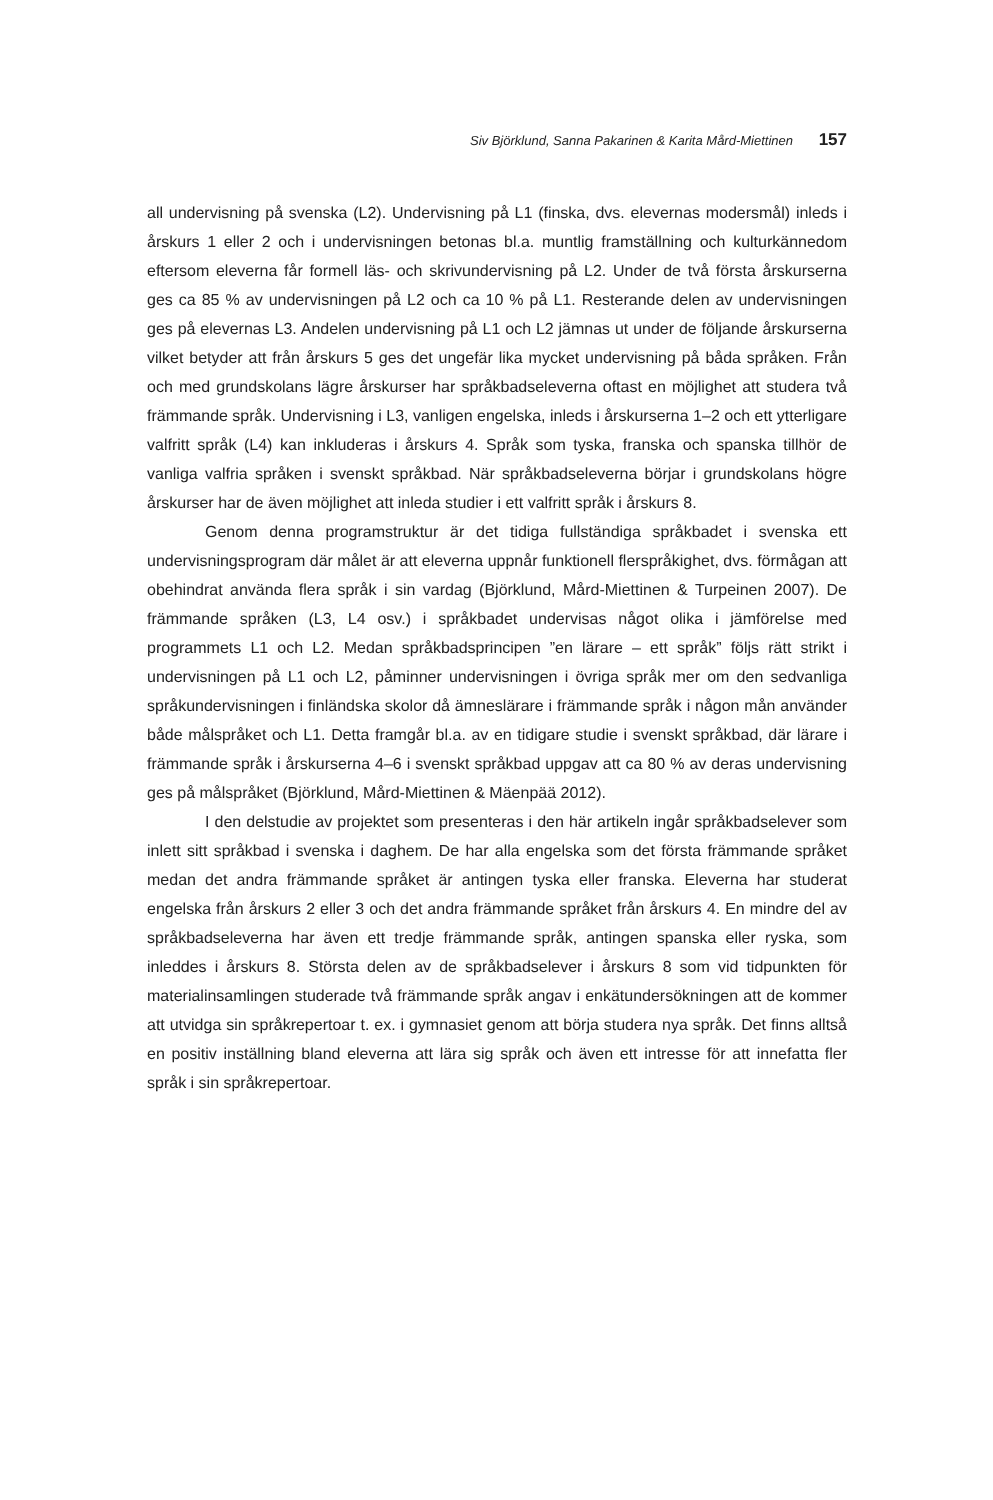Siv Björklund, Sanna Pakarinen & Karita Mård-Miettinen 157
all undervisning på svenska (L2). Undervisning på L1 (finska, dvs. elevernas modersmål) inleds i årskurs 1 eller 2 och i undervisningen betonas bl.a. muntlig framställning och kulturkännedom eftersom eleverna får formell läs- och skrivundervisning på L2. Under de två första årskurserna ges ca 85 % av undervisningen på L2 och ca 10 % på L1. Resterande delen av undervisningen ges på elevernas L3. Andelen undervisning på L1 och L2 jämnas ut under de följande årskurserna vilket betyder att från årskurs 5 ges det ungefär lika mycket undervisning på båda språken. Från och med grundskolans lägre årskurser har språkbadseleverna oftast en möjlighet att studera två främmande språk. Undervisning i L3, vanligen engelska, inleds i årskurserna 1–2 och ett ytterligare valfritt språk (L4) kan inkluderas i årskurs 4. Språk som tyska, franska och spanska tillhör de vanliga valfria språken i svenskt språkbad. När språkbadseleverna börjar i grundskolans högre årskurser har de även möjlighet att inleda studier i ett valfritt språk i årskurs 8.
Genom denna programstruktur är det tidiga fullständiga språkbadet i svenska ett undervisningsprogram där målet är att eleverna uppnår funktionell flerspråkighet, dvs. förmågan att obehindrat använda flera språk i sin vardag (Björklund, Mård-Miettinen & Turpeinen 2007). De främmande språken (L3, L4 osv.) i språkbadet undervisas något olika i jämförelse med programmets L1 och L2. Medan språkbadsprincipen ”en lärare – ett språk” följs rätt strikt i undervisningen på L1 och L2, påminner undervisningen i övriga språk mer om den sedvanliga språkundervisningen i finländska skolor då ämneslärare i främmande språk i någon mån använder både målspråket och L1. Detta framgår bl.a. av en tidigare studie i svenskt språkbad, där lärare i främmande språk i årskurserna 4–6 i svenskt språkbad uppgav att ca 80 % av deras undervisning ges på målspråket (Björklund, Mård-Miettinen & Mäenpää 2012).
I den delstudie av projektet som presenteras i den här artikeln ingår språkbadselever som inlett sitt språkbad i svenska i daghem. De har alla engelska som det första främmande språket medan det andra främmande språket är antingen tyska eller franska. Eleverna har studerat engelska från årskurs 2 eller 3 och det andra främmande språket från årskurs 4. En mindre del av språkbadseleverna har även ett tredje främmande språk, antingen spanska eller ryska, som inleddes i årskurs 8. Största delen av de språkbadselever i årskurs 8 som vid tidpunkten för materialinsamlingen studerade två främmande språk angav i enkätundersökningen att de kommer att utvidga sin språkrepertoar t. ex. i gymnasiet genom att börja studera nya språk. Det finns alltså en positiv inställning bland eleverna att lära sig språk och även ett intresse för att innefatta fler språk i sin språkrepertoar.